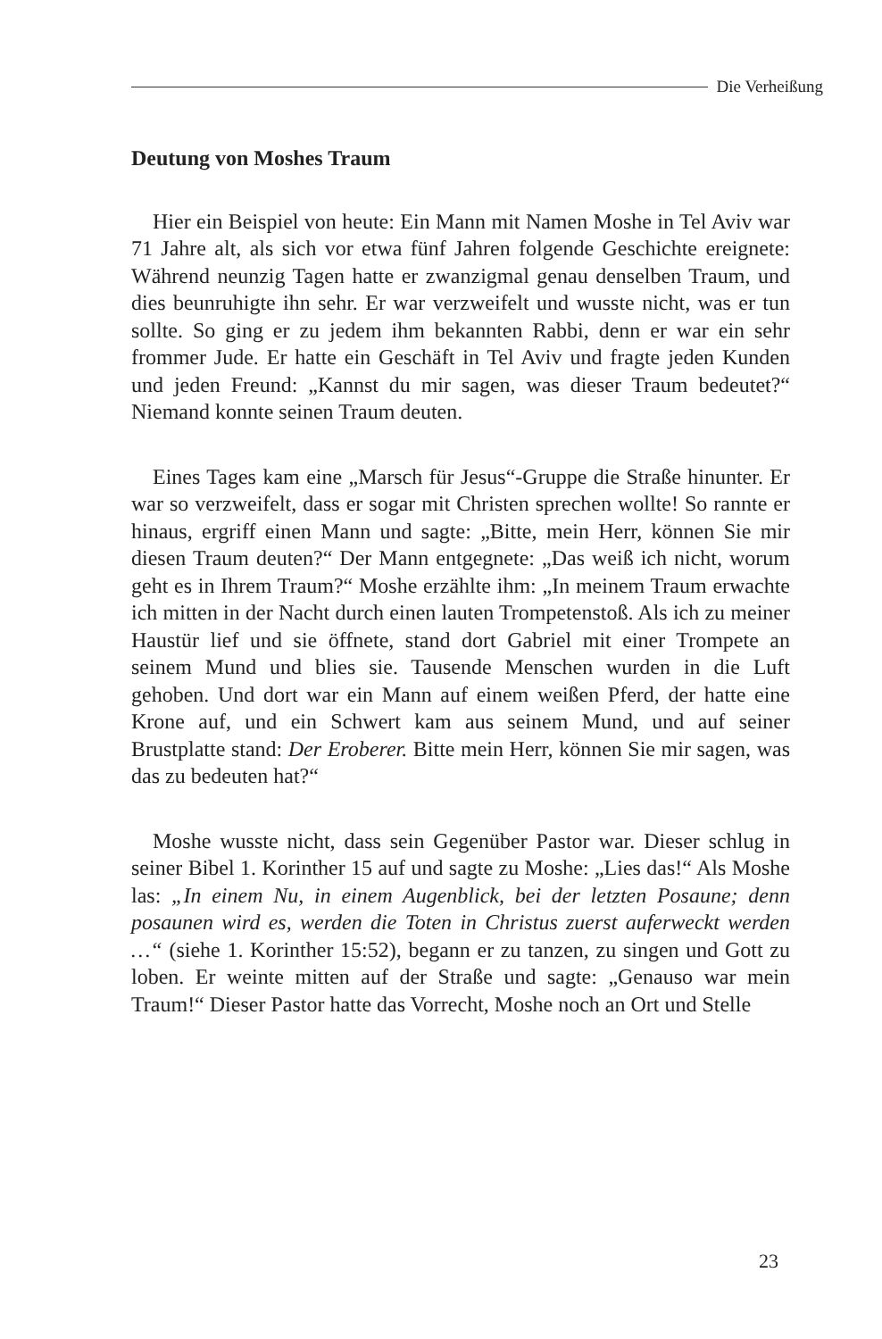Die Verheißung
Deutung von Moshes Traum
Hier ein Beispiel von heute: Ein Mann mit Namen Moshe in Tel Aviv war 71 Jahre alt, als sich vor etwa fünf Jahren folgende Geschichte ereignete: Während neunzig Tagen hatte er zwanzigmal genau denselben Traum, und dies beunruhigte ihn sehr. Er war verzweifelt und wusste nicht, was er tun sollte. So ging er zu jedem ihm bekannten Rabbi, denn er war ein sehr frommer Jude. Er hatte ein Geschäft in Tel Aviv und fragte jeden Kunden und jeden Freund: „Kannst du mir sagen, was dieser Traum bedeutet?“ Niemand konnte seinen Traum deuten.
Eines Tages kam eine „Marsch für Jesus“-Gruppe die Straße hinunter. Er war so verzweifelt, dass er sogar mit Christen sprechen wollte! So rannte er hinaus, ergriff einen Mann und sagte: „Bitte, mein Herr, können Sie mir diesen Traum deuten?“ Der Mann entgegnete: „Das weiß ich nicht, worum geht es in Ihrem Traum?“ Moshe erzählte ihm: „In meinem Traum erwachte ich mitten in der Nacht durch einen lauten Trompetenstoß. Als ich zu meiner Haustür lief und sie öffnete, stand dort Gabriel mit einer Trompete an seinem Mund und blies sie. Tausende Menschen wurden in die Luft gehoben. Und dort war ein Mann auf einem weißen Pferd, der hatte eine Krone auf, und ein Schwert kam aus seinem Mund, und auf seiner Brustplatte stand: Der Eroberer. Bitte mein Herr, können Sie mir sagen, was das zu bedeuten hat?“
Moshe wusste nicht, dass sein Gegenüber Pastor war. Dieser schlug in seiner Bibel 1. Korinther 15 auf und sagte zu Moshe: „Lies das!“ Als Moshe las: „In einem Nu, in einem Augenblick, bei der letzten Posaune; denn posaunen wird es, werden die Toten in Christus zuerst auferweckt werden …“ (siehe 1. Korinther 15:52), begann er zu tanzen, zu singen und Gott zu loben. Er weinte mitten auf der Straße und sagte: „Genauso war mein Traum!“ Dieser Pastor hatte das Vorrecht, Moshe noch an Ort und Stelle
23